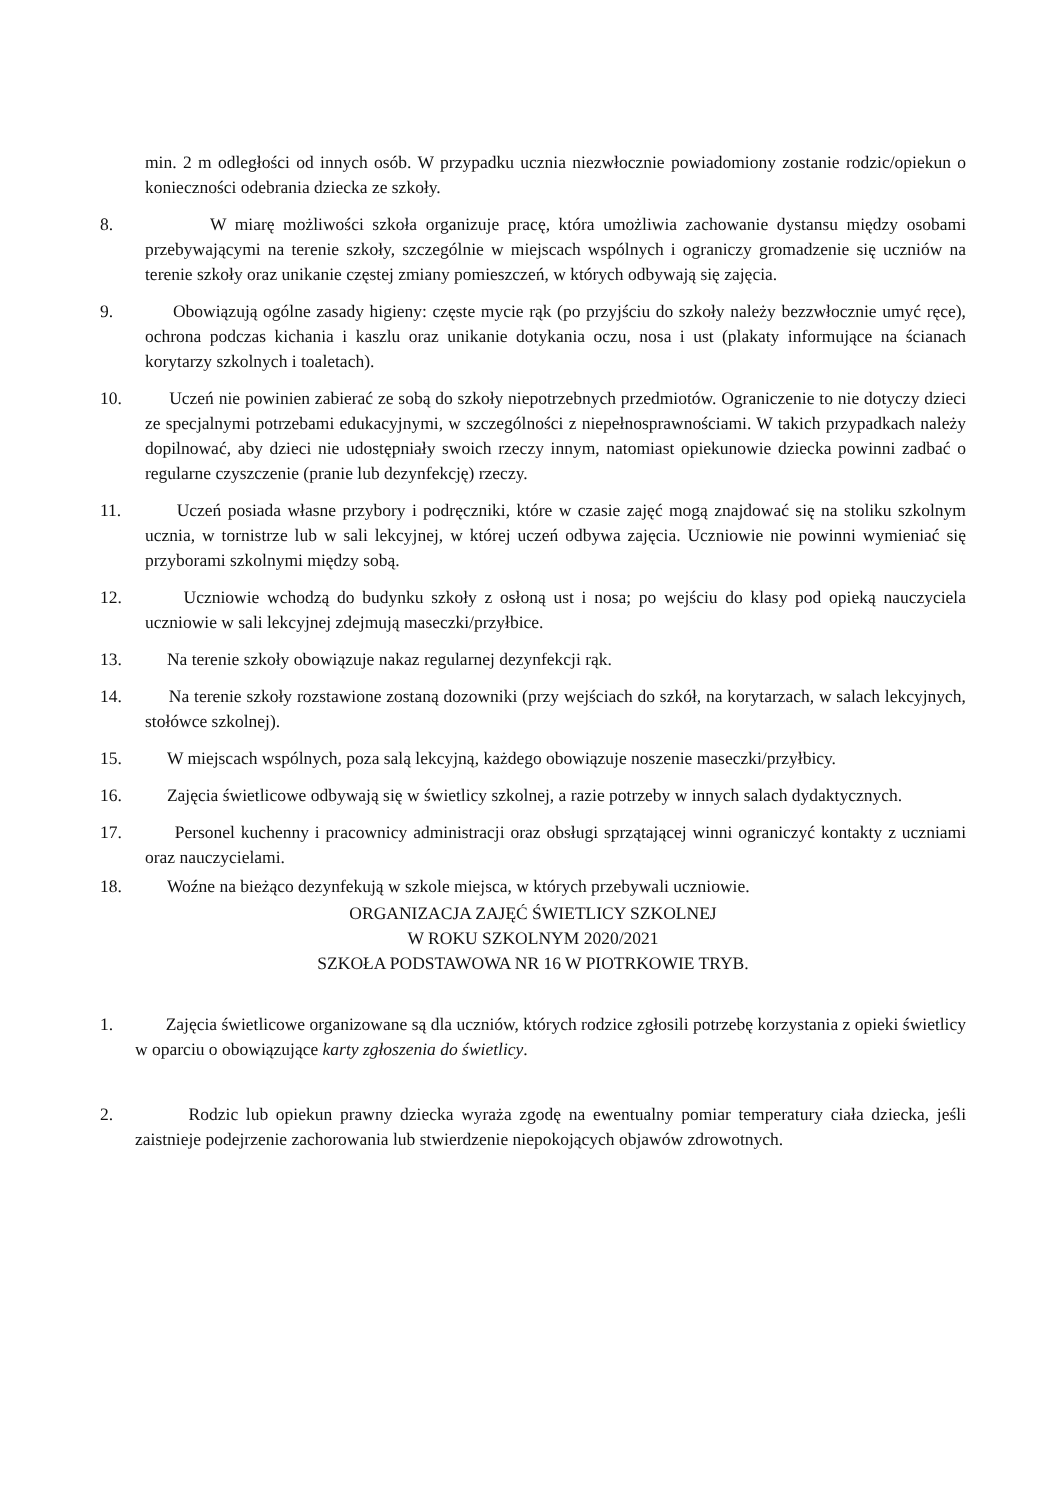min. 2 m odległości od innych osób. W przypadku ucznia niezwłocznie powiadomiony zostanie rodzic/opiekun o konieczności odebrania dziecka ze szkoły.
8. W miarę możliwości szkoła organizuje pracę, która umożliwia zachowanie dystansu między osobami przebywającymi na terenie szkoły, szczególnie w miejscach wspólnych i ograniczy gromadzenie się uczniów na terenie szkoły oraz unikanie częstej zmiany pomieszczeń, w których odbywają się zajęcia.
9. Obowiązują ogólne zasady higieny: częste mycie rąk (po przyjściu do szkoły należy bezzwłocznie umyć ręce), ochrona podczas kichania i kaszlu oraz unikanie dotykania oczu, nosa i ust (plakaty informujące na ścianach korytarzy szkolnych i toaletach).
10. Uczeń nie powinien zabierać ze sobą do szkoły niepotrzebnych przedmiotów. Ograniczenie to nie dotyczy dzieci ze specjalnymi potrzebami edukacyjnymi, w szczególności z niepełnosprawnościami. W takich przypadkach należy dopilnować, aby dzieci nie udostępniały swoich rzeczy innym, natomiast opiekunowie dziecka powinni zadbać o regularne czyszczenie (pranie lub dezynfekcję) rzeczy.
11. Uczeń posiada własne przybory i podręczniki, które w czasie zajęć mogą znajdować się na stoliku szkolnym ucznia, w tornistrze lub w sali lekcyjnej, w której uczeń odbywa zajęcia. Uczniowie nie powinni wymieniać się przyborami szkolnymi między sobą.
12. Uczniowie wchodzą do budynku szkoły z osłoną ust i nosa; po wejściu do klasy pod opieką nauczyciela uczniowie w sali lekcyjnej zdejmują maseczki/przyłbice.
13. Na terenie szkoły obowiązuje nakaz regularnej dezynfekcji rąk.
14. Na terenie szkoły rozstawione zostaną dozowniki (przy wejściach do szkół, na korytarzach, w salach lekcyjnych, stołówce szkolnej).
15. W miejscach wspólnych, poza salą lekcyjną, każdego obowiązuje noszenie maseczki/przyłbicy.
16. Zajęcia świetlicowe odbywają się w świetlicy szkolnej, a razie potrzeby w innych salach dydaktycznych.
17. Personel kuchenny i pracownicy administracji oraz obsługi sprzątającej winni ograniczyć kontakty z uczniami oraz nauczycielami.
18. Woźne na bieżąco dezynfekują w szkole miejsca, w których przebywali uczniowie.
ORGANIZACJA ZAJĘĆ ŚWIETLICY SZKOLNEJ
W ROKU SZKOLNYM 2020/2021
SZKOŁA PODSTAWOWA NR 16 W PIOTRKOWIE TRYB.
1. Zajęcia świetlicowe organizowane są dla uczniów, których rodzice zgłosili potrzebę korzystania z opieki świetlicy w oparciu o obowiązujące karty zgłoszenia do świetlicy.
2. Rodzic lub opiekun prawny dziecka wyraża zgodę na ewentualny pomiar temperatury ciała dziecka, jeśli zaistnieje podejrzenie zachorowania lub stwierdzenie niepokojących objawów zdrowotnych.